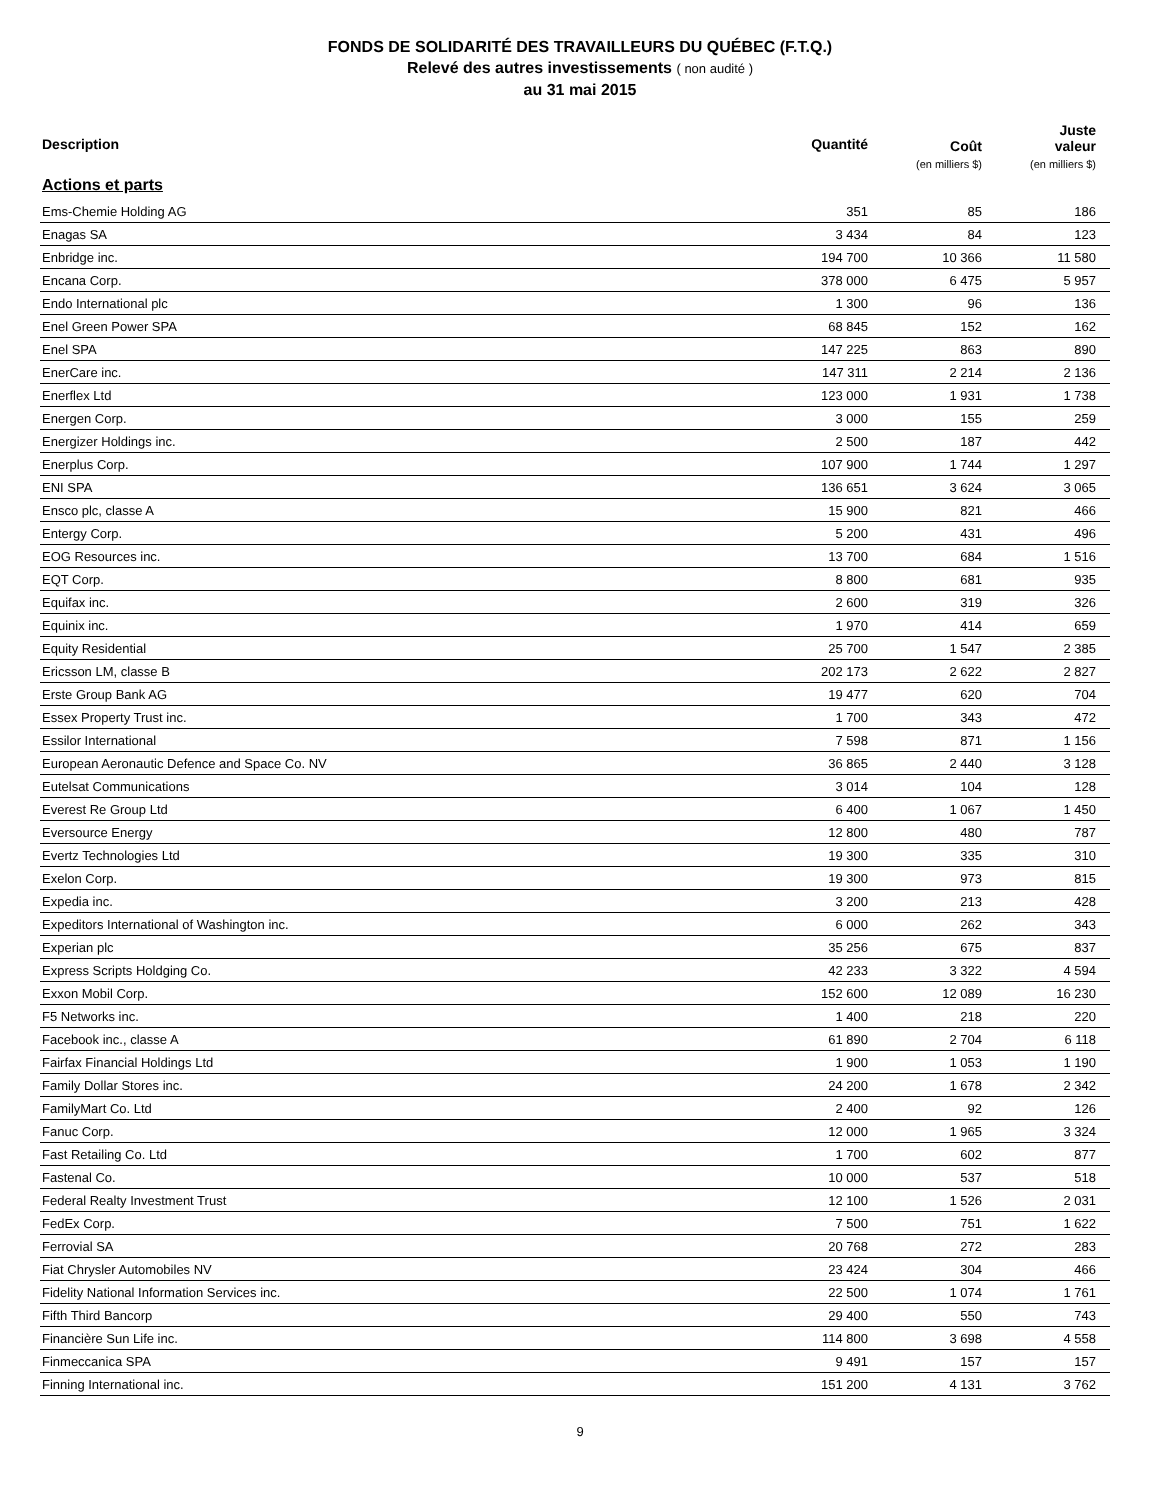FONDS DE SOLIDARITÉ DES TRAVAILLEURS DU QUÉBEC (F.T.Q.)
Relevé des autres investissements ( non audité )
au 31 mai 2015
| Description | Quantité | Coût (en milliers $) | Juste valeur (en milliers $) |
| --- | --- | --- | --- |
| Actions et parts | | | |
| Ems-Chemie Holding AG | 351 | 85 | 186 |
| Enagas SA | 3 434 | 84 | 123 |
| Enbridge inc. | 194 700 | 10 366 | 11 580 |
| Encana Corp. | 378 000 | 6 475 | 5 957 |
| Endo International plc | 1 300 | 96 | 136 |
| Enel Green Power SPA | 68 845 | 152 | 162 |
| Enel SPA | 147 225 | 863 | 890 |
| EnerCare inc. | 147 311 | 2 214 | 2 136 |
| Enerflex Ltd | 123 000 | 1 931 | 1 738 |
| Energen Corp. | 3 000 | 155 | 259 |
| Energizer Holdings inc. | 2 500 | 187 | 442 |
| Enerplus Corp. | 107 900 | 1 744 | 1 297 |
| ENI SPA | 136 651 | 3 624 | 3 065 |
| Ensco plc, classe A | 15 900 | 821 | 466 |
| Entergy Corp. | 5 200 | 431 | 496 |
| EOG Resources inc. | 13 700 | 684 | 1 516 |
| EQT Corp. | 8 800 | 681 | 935 |
| Equifax inc. | 2 600 | 319 | 326 |
| Equinix inc. | 1 970 | 414 | 659 |
| Equity Residential | 25 700 | 1 547 | 2 385 |
| Ericsson LM, classe B | 202 173 | 2 622 | 2 827 |
| Erste Group Bank AG | 19 477 | 620 | 704 |
| Essex Property Trust inc. | 1 700 | 343 | 472 |
| Essilor International | 7 598 | 871 | 1 156 |
| European Aeronautic Defence and Space Co. NV | 36 865 | 2 440 | 3 128 |
| Eutelsat Communications | 3 014 | 104 | 128 |
| Everest Re Group Ltd | 6 400 | 1 067 | 1 450 |
| Eversource Energy | 12 800 | 480 | 787 |
| Evertz Technologies Ltd | 19 300 | 335 | 310 |
| Exelon Corp. | 19 300 | 973 | 815 |
| Expedia inc. | 3 200 | 213 | 428 |
| Expeditors International of Washington inc. | 6 000 | 262 | 343 |
| Experian plc | 35 256 | 675 | 837 |
| Express Scripts Holdging Co. | 42 233 | 3 322 | 4 594 |
| Exxon Mobil Corp. | 152 600 | 12 089 | 16 230 |
| F5 Networks inc. | 1 400 | 218 | 220 |
| Facebook inc., classe A | 61 890 | 2 704 | 6 118 |
| Fairfax Financial Holdings Ltd | 1 900 | 1 053 | 1 190 |
| Family Dollar Stores inc. | 24 200 | 1 678 | 2 342 |
| FamilyMart Co. Ltd | 2 400 | 92 | 126 |
| Fanuc Corp. | 12 000 | 1 965 | 3 324 |
| Fast Retailing Co. Ltd | 1 700 | 602 | 877 |
| Fastenal Co. | 10 000 | 537 | 518 |
| Federal Realty Investment Trust | 12 100 | 1 526 | 2 031 |
| FedEx Corp. | 7 500 | 751 | 1 622 |
| Ferrovial SA | 20 768 | 272 | 283 |
| Fiat Chrysler Automobiles NV | 23 424 | 304 | 466 |
| Fidelity National Information Services inc. | 22 500 | 1 074 | 1 761 |
| Fifth Third Bancorp | 29 400 | 550 | 743 |
| Financière Sun Life inc. | 114 800 | 3 698 | 4 558 |
| Finmeccanica SPA | 9 491 | 157 | 157 |
| Finning International inc. | 151 200 | 4 131 | 3 762 |
9